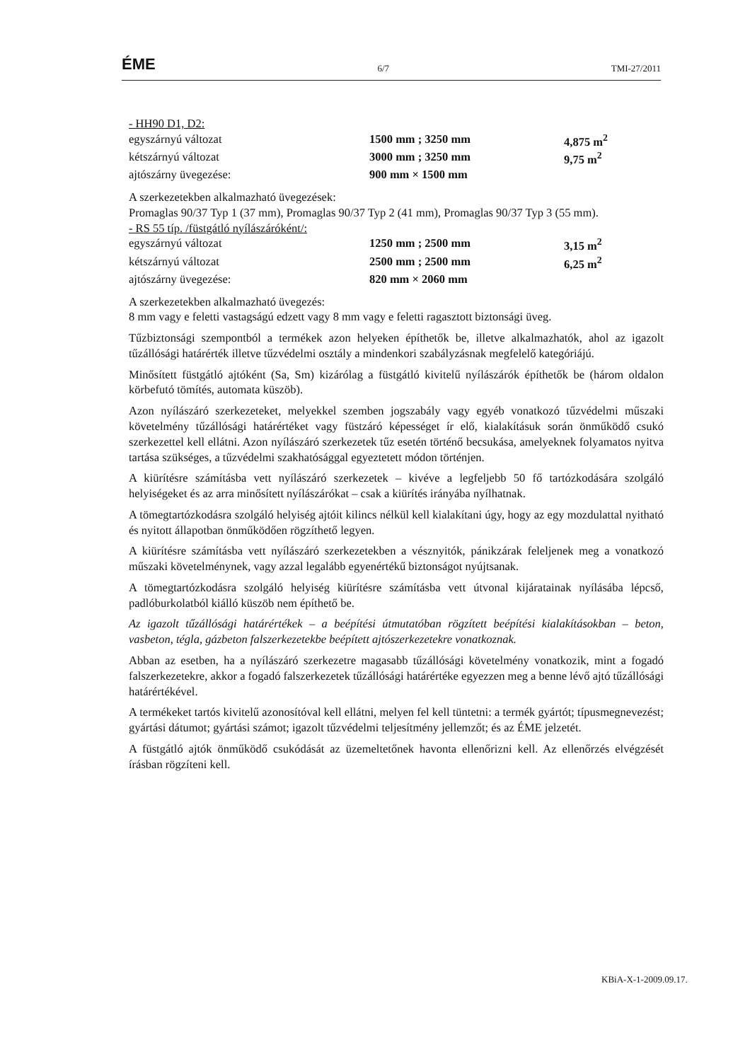ÉME 6/7 TMI-27/2011
- HH90 D1, D2:
| egyszárnyú változat | 1500 mm ; 3250 mm | 4,875 m<sup>2</sup> |
| kétszárnyú változat | 3000 mm ; 3250 mm | 9,75 m<sup>2</sup> |
| ajtószárny üvegezése: | 900 mm × 1500 mm | |
A szerkezetekben alkalmazható üvegezések:
Promaglas 90/37 Typ 1 (37 mm), Promaglas 90/37 Typ 2 (41 mm), Promaglas 90/37 Typ 3 (55 mm).
- RS 55 típ. /füstgátló nyílászáróként/:
| egyszárnyú változat | 1250 mm ; 2500 mm | 3,15 m<sup>2</sup> |
| kétszárnyú változat | 2500 mm ; 2500 mm | 6,25 m<sup>2</sup> |
| ajtószárny üvegezése: | 820 mm × 2060 mm | |
A szerkezetekben alkalmazható üvegezés:
8 mm vagy e feletti vastagságú edzett vagy 8 mm vagy e feletti ragasztott biztonsági üveg.
Tűzbiztonsági szempontból a termékek azon helyeken építhetők be, illetve alkalmazhatók, ahol az igazolt tűzállósági határérték illetve tűzvédelmi osztály a mindenkori szabályzásnak megfelelő kategóriájú.
Minősített füstgátló ajtóként (Sa, Sm) kizárólag a füstgátló kivitelű nyílászárók építhetők be (három oldalon körbefutó tömítés, automata küszöb).
Azon nyílászáró szerkezeteket, melyekkel szemben jogszabály vagy egyéb vonatkozó tűzvédelmi műszaki követelmény tűzállósági határértéket vagy füstzáró képességet ír elő, kialakításuk során önműködő csukó szerkezettel kell ellátni. Azon nyílászáró szerkezetek tűz esetén történő becsukása, amelyeknek folyamatos nyitva tartása szükséges, a tűzvédelmi szakhatósággal egyeztetett módon történjen.
A kiürítésre számításba vett nyílászáró szerkezetek – kivéve a legfeljebb 50 fő tartózkodására szolgáló helyiségeket és az arra minősített nyílászárókat – csak a kiürítés irányába nyílhatnak.
A tömegtartózkodásra szolgáló helyiség ajtóit kilincs nélkül kell kialakítani úgy, hogy az egy mozdulattal nyitható és nyitott állapotban önműködően rögzíthető legyen.
A kiürítésre számításba vett nyílászáró szerkezetekben a vésznyitók, pánikzárak feleljenek meg a vonatkozó műszaki követelménynek, vagy azzal legalább egyenértékű biztonságot nyújtsanak.
A tömegtartózkodásra szolgáló helyiség kiürítésre számításba vett útvonal kijáratainak nyílásába lépcső, padlóburkolatból kiálló küszöb nem építhető be.
Az igazolt tűzállósági határértékek – a beépítési útmutatóban rögzített beépítési kialakításokban – beton, vasbeton, tégla, gázbeton falszerkezetekbe beépített ajtószerkezetekre vonatkoznak.
Abban az esetben, ha a nyílászáró szerkezetre magasabb tűzállósági követelmény vonatkozik, mint a fogadó falszerkezetekre, akkor a fogadó falszerkezetek tűzállósági határértéke egyezzen meg a benne lévő ajtó tűzállósági határértékével.
A termékeket tartós kivitelű azonosítóval kell ellátni, melyen fel kell tüntetni: a termék gyártót; típusmegnevezést; gyártási dátumot; gyártási számot; igazolt tűzvédelmi teljesítmény jellemzőt; és az ÉME jelzetét.
A füstgátló ajtók önműködő csukódását az üzemeltetőnek havonta ellenőrizni kell. Az ellenőrzés elvégzését írásban rögzíteni kell.
KBiA-X-1-2009.09.17.